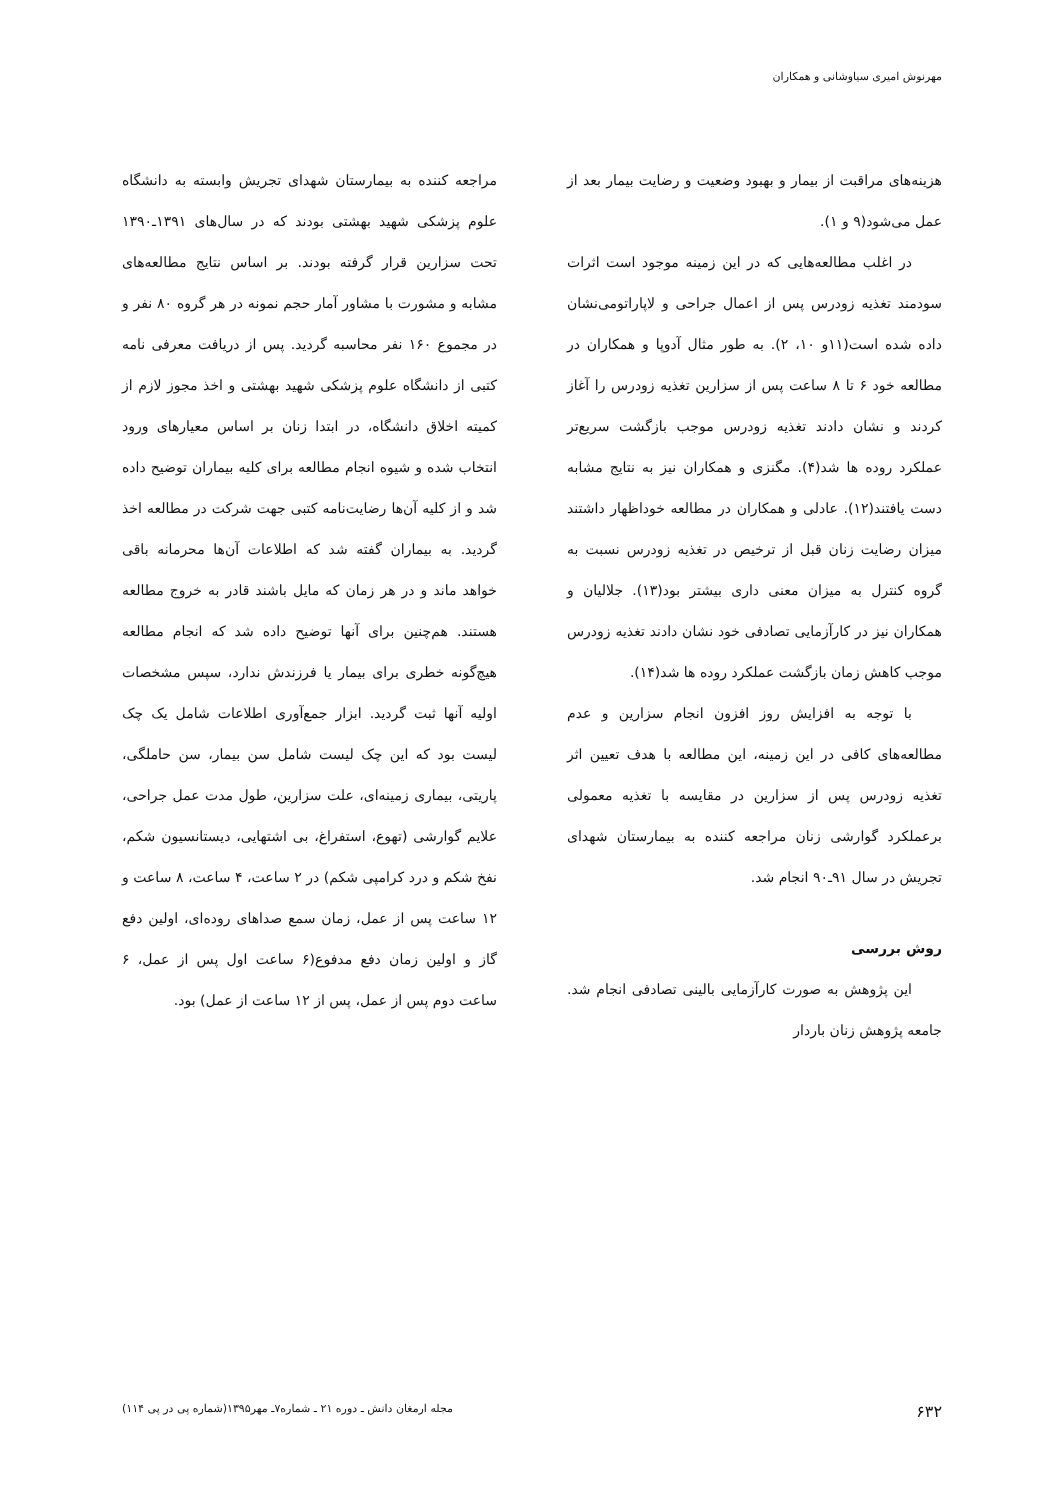مهرنوش امیری سیاوشانی و همکاران
هزینه‌های مراقبت از بیمار و بهبود وضعیت و رضایت بیمار بعد از عمل می‌شود(۹ و ۱).
در اغلب مطالعه‌هایی که در این زمینه موجود است اثرات سودمند تغذیه زودرس پس از اعمال جراحی و لاپاراتومی‌نشان داده شده است(۱۱و ۱۰، ۲). به طور مثال آدوپا و همکاران در مطالعه خود ۶ تا ۸ ساعت پس از سزارین تغذیه زودرس را آغاز کردند و نشان دادند تغذیه زودرس موجب بازگشت سریع‌تر عملکرد روده ها شد(۴). مگنزی و همکاران نیز به نتایج مشابه دست یافتند(۱۲). عادلی و همکاران در مطالعه خوداظهار داشتند میزان رضایت زنان قبل از ترخیص در تغذیه زودرس نسبت به گروه کنترل به میزان معنی داری بیشتر بود(۱۳). جلالیان و همکاران نیز در کارآزمایی تصادفی خود نشان دادند تغذیه زودرس موجب کاهش زمان بازگشت عملکرد روده ها شد(۱۴).
با توجه به افزایش روز افزون انجام سزارین و عدم مطالعه‌های کافی در این زمینه، این مطالعه با هدف تعیین اثر تغذیه زودرس پس از سزارین در مقایسه با تغذیه معمولی برعملکرد گوارشی زنان مراجعه کننده به بیمارستان شهدای تجریش در سال ۹۱ـ۹۰ انجام شد.
روش بررسی
این پژوهش به صورت کارآزمایی بالینی تصادفی انجام شد. جامعه پژوهش زنان باردار
مراجعه کننده به بیمارستان شهدای تجریش وابسته به دانشگاه علوم پزشکی شهید بهشتی بودند که در سال‌های ۱۳۹۱ـ۱۳۹۰ تحت سزارین قرار گرفته بودند. بر اساس نتایج مطالعه‌های مشابه و مشورت با مشاور آمار حجم نمونه در هر گروه ۸۰ نفر و در مجموع ۱۶۰ نفر محاسبه گردید. پس از دریافت معرفی نامه کتبی از دانشگاه علوم پزشکی شهید بهشتی و اخذ مجوز لازم از کمیته اخلاق دانشگاه، در ابتدا زنان بر اساس معیارهای ورود انتخاب شده و شیوه انجام مطالعه برای کلیه بیماران توضیح داده شد و از کلیه آن‌ها رضایت‌نامه کتبی جهت شرکت در مطالعه اخذ گردید. به بیماران گفته شد که اطلاعات آن‌ها محرمانه باقی خواهد ماند و در هر زمان که مایل باشند قادر به خروج مطالعه هستند. هم‌چنین برای آنها توضیح داده شد که انجام مطالعه هیچ‌گونه خطری برای بیمار یا فرزندش ندارد، سپس مشخصات اولیه آنها ثبت گردید. ابزار جمع‌آوری اطلاعات شامل یک چک لیست بود که این چک لیست شامل سن بیمار، سن حاملگی، پاریتی، بیماری زمینه‌ای، علت سزارین، طول مدت عمل جراحی، علایم گوارشی (تهوع، استفراغ، بی اشتهایی، دیستانسیون شکم، نفخ شکم و درد کرامپی شکم) در ۲ ساعت، ۴ ساعت، ۸ ساعت و ۱۲ ساعت پس از عمل، زمان سمع صداهای روده‌ای، اولین دفع گاز و اولین زمان دفع مدفوع(۶ ساعت اول پس از عمل، ۶ ساعت دوم پس از عمل، پس از ۱۲ ساعت از عمل) بود.
۶۳۲ مجله ارمغان دانش ـ دوره ۲۱ ـ شماره۷ـ مهر۱۳۹۵(شماره پی در پی ۱۱۴)